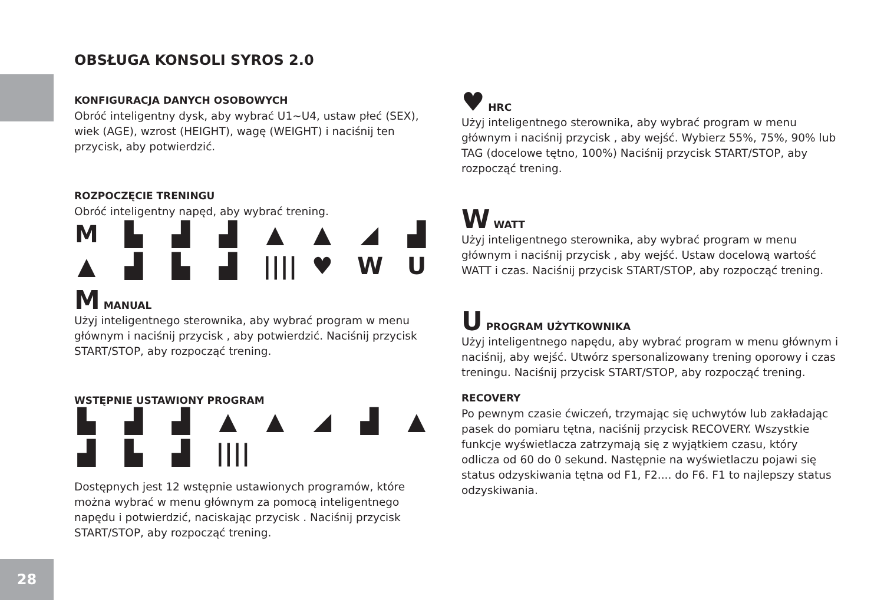OBSŁUGA KONSOLI SYROS 2.0
KONFIGURACJA DANYCH OSOBOWYCH
Obróć inteligentny dysk, aby wybrać U1~U4, ustaw płeć (SEX), wiek (AGE), wzrost (HEIGHT), wagę (WEIGHT) i naciśnij ten przycisk, aby potwierdzić.
ROZPOCZĘCIE TRENINGU
Obróć inteligentny napęd, aby wybrać trening.
M ▙ ▟ ▟ ▲ ▲ ◢ ▟ ▲ ▟ ▙ ▟ |||| ♥ WU
M MANUAL
Użyj inteligentnego sterownika, aby wybrać program w menu głównym i naciśnij przycisk , aby potwierdzić. Naciśnij przycisk START/STOP, aby rozpocząć trening.
WSTĘPNIE USTAWIONY PROGRAM
▙ ▟ ▟ ▲ ▲ ◢ ▟ ▲ ▟ ▙ ▟ ||||
Dostępnych jest 12 wstępnie ustawionych programów, które można wybrać w menu głównym za pomocą inteligentnego napędu i potwierdzić, naciskając przycisk . Naciśnij przycisk START/STOP, aby rozpocząć trening.
♥ HRC
Użyj inteligentnego sterownika, aby wybrać program w menu głównym i naciśnij przycisk , aby wejść. Wybierz 55%, 75%, 90% lub TAG (docelowe tętno, 100%) Naciśnij przycisk START/STOP, aby rozpocząć trening.
W WATT
Użyj inteligentnego sterownika, aby wybrać program w menu głównym i naciśnij przycisk , aby wejść. Ustaw docelową wartość WATT i czas. Naciśnij przycisk START/STOP, aby rozpocząć trening.
U PROGRAM UŻYTKOWNIKA
Użyj inteligentnego napędu, aby wybrać program w menu głównym i naciśnij, aby wejść. Utwórz spersonalizowany trening oporowy i czas treningu. Naciśnij przycisk START/STOP, aby rozpocząć trening.
RECOVERY
Po pewnym czasie ćwiczeń, trzymając się uchwytów lub zakładając pasek do pomiaru tętna, naciśnij przycisk RECOVERY. Wszystkie funkcje wyświetlacza zatrzymają się z wyjątkiem czasu, który odlicza od 60 do 0 sekund. Następnie na wyświetlaczu pojawi się status odzyskiwania tętna od F1, F2.... do F6. F1 to najlepszy status odzyskiwania.
28